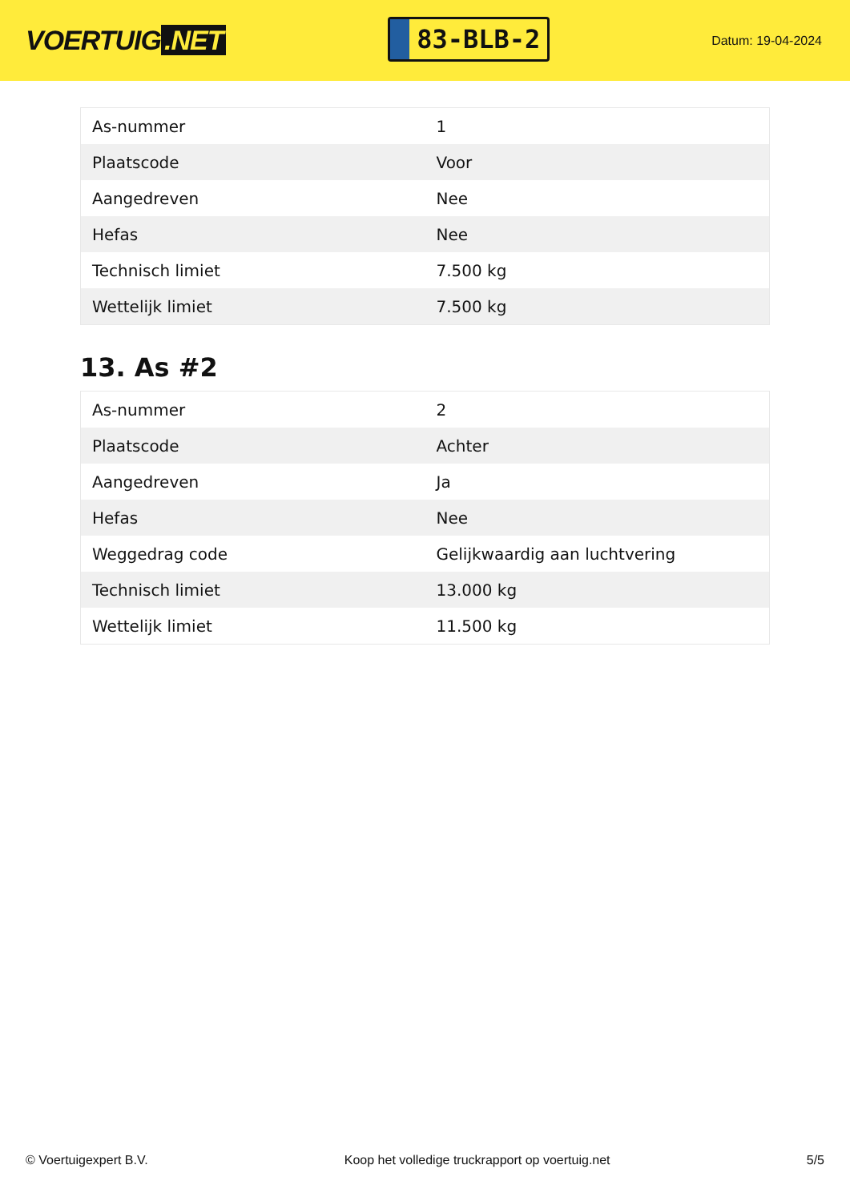VOERTUIG.NET
83-BLB-2
Datum: 19-04-2024
| As-nummer | 1 |
| Plaatscode | Voor |
| Aangedreven | Nee |
| Hefas | Nee |
| Technisch limiet | 7.500 kg |
| Wettelijk limiet | 7.500 kg |
13. As #2
| As-nummer | 2 |
| Plaatscode | Achter |
| Aangedreven | Ja |
| Hefas | Nee |
| Weggedrag code | Gelijkwaardig aan luchtvering |
| Technisch limiet | 13.000 kg |
| Wettelijk limiet | 11.500 kg |
© Voertuigexpert B.V. Koop het volledige truckrapport op voertuig.net 5/5